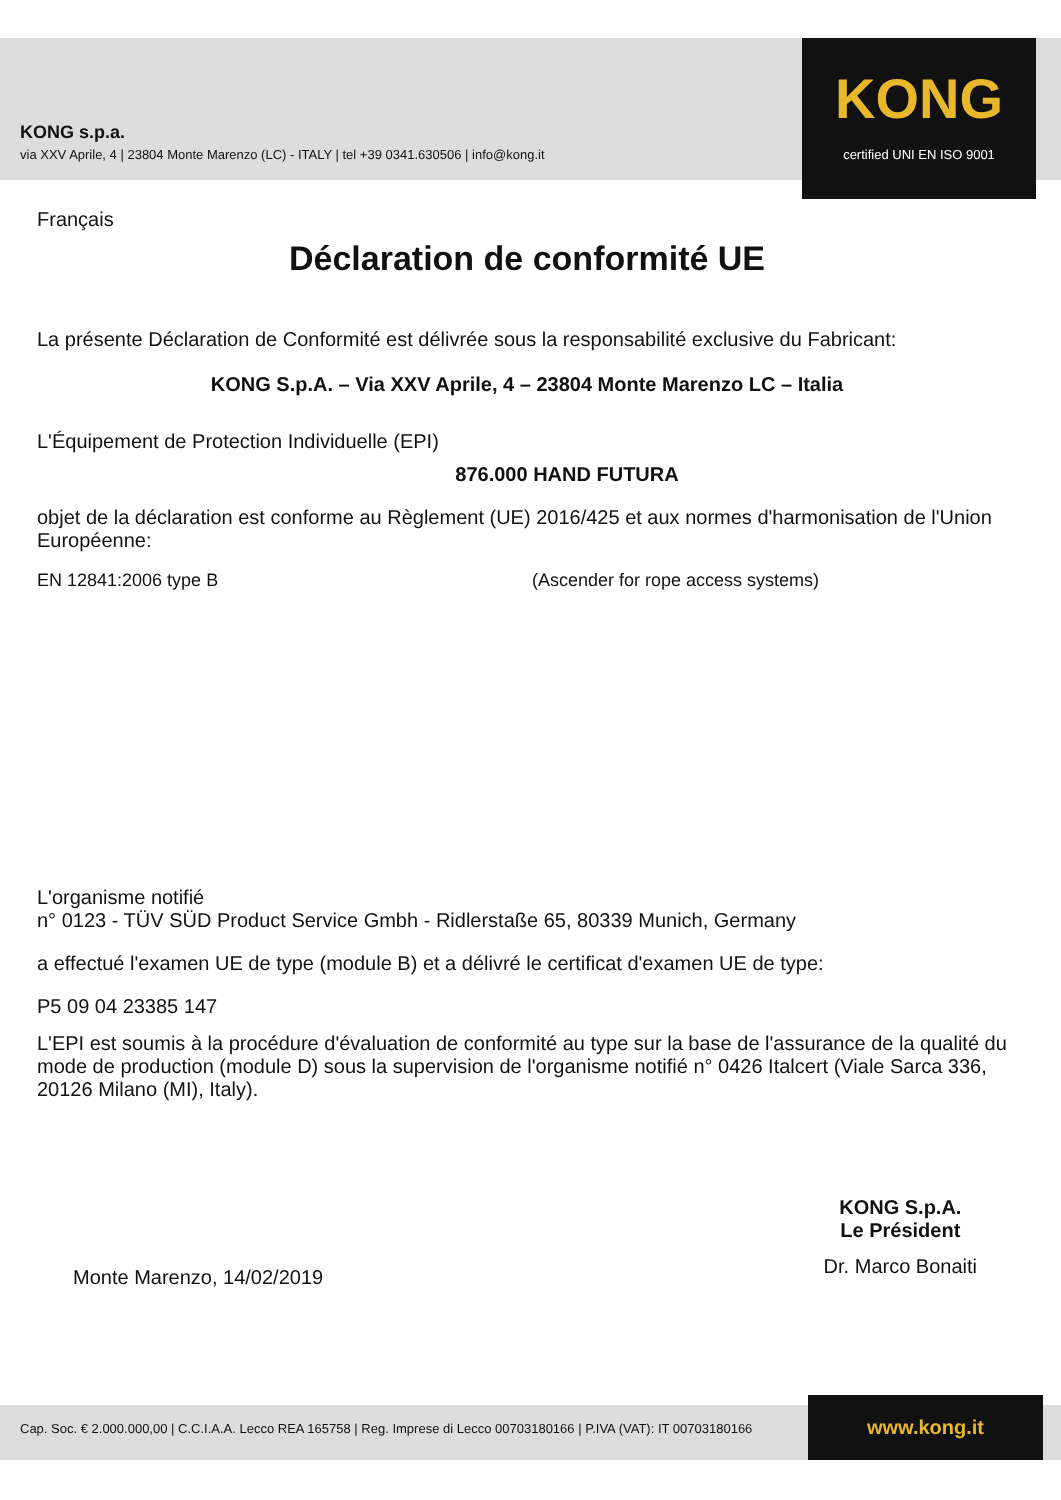KONG s.p.a.
via XXV Aprile, 4 | 23804 Monte Marenzo (LC) - ITALY | tel +39 0341.630506 | info@kong.it
KONG
certified UNI EN ISO 9001
Français
Déclaration de conformité UE
La présente Déclaration de Conformité est délivrée sous la responsabilité exclusive du Fabricant:
KONG S.p.A. – Via XXV Aprile, 4 – 23804 Monte Marenzo LC – Italia
L'Équipement de Protection Individuelle (EPI)
876.000 HAND FUTURA
objet de la déclaration est conforme au Règlement (UE) 2016/425 et aux normes d'harmonisation de l'Union Européenne:
EN 12841:2006 type B (Ascender for rope access systems)
L'organisme notifié
n° 0123 - TÜV SÜD Product Service Gmbh - Ridlerstaße 65, 80339 Munich, Germany
a effectué l'examen UE de type (module B) et a délivré le certificat d'examen UE de type:
P5 09 04 23385 147
L'EPI est soumis à la procédure d'évaluation de conformité au type sur la base de l'assurance de la qualité du mode de production (module D) sous la supervision de l'organisme notifié n° 0426 Italcert (Viale Sarca 336, 20126 Milano (MI), Italy).
Monte Marenzo, 14/02/2019
KONG S.p.A.
Le Président
Dr. Marco Bonaiti
Cap. Soc. € 2.000.000,00 | C.C.I.A.A. Lecco REA 165758 | Reg. Imprese di Lecco 00703180166 | P.IVA (VAT): IT 00703180166 www.kong.it